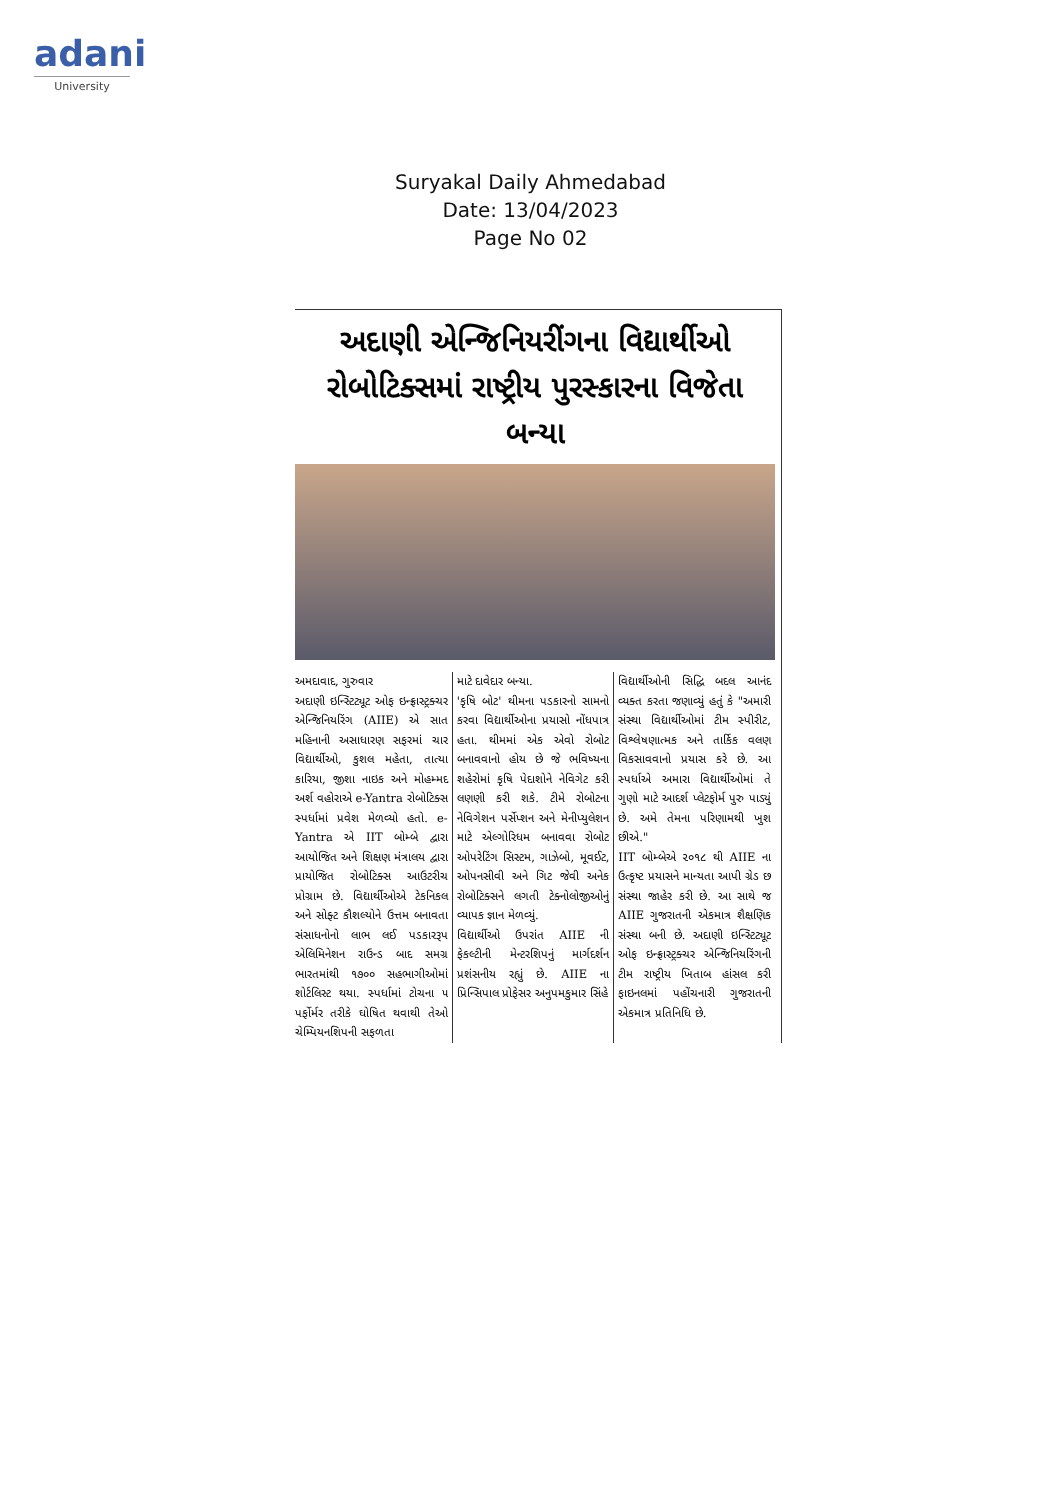adani
University
Suryakal Daily Ahmedabad
Date: 13/04/2023
Page No 02
અદાણી એન્જિનિયરીંગના વિદ્યાર્થીઓ રોબોટિક્સમાં રાષ્ટ્રીય પુરસ્કારના વિજેતા બન્યા
અમદાવાદ, ગુરુવાર
અદાણી ઇન્સ્ટિટ્યૂટ ઓફ ઇન્ફ્રાસ્ટ્રક્ચર એન્જિનિયરિંગ (AIIE) એ સાત મહિનાની અસાધારણ સફરમાં ચાર વિદ્યાર્થીઓ, કુશલ મહેતા, તાત્યા કારિયા, જીશા નાઇક અને મોહમ્મદ અર્શ વહોરાએ e-Yantra રોબોટિક્સ સ્પર્ધામાં પ્રવેશ મેળવ્યો હતો. e-Yantra એ IIT બોમ્બે દ્વારા આયોજિત અને શિક્ષણ મંત્રાલય દ્વારા પ્રાયોજિત રોબોટિક્સ આઉટરીચ પ્રોગ્રામ છે. વિદ્યાર્થીઓએ ટેકનિકલ અને સોફ્ટ કૌશલ્યોને ઉત્તમ બનાવતા સંસાધનોનો લાભ લઈ પડકારરૂપ એલિમિનેશન રાઉન્ડ બાદ સમગ્ર ભારતમાંથી ૧૭૦૦ સહભાગીઓમાં શોર્ટલિસ્ટ થયા. સ્પર્ધામાં ટોચના ૫ પર્ફોર્મર તરીકે ઘોષિત થવાથી તેઓ ચેમ્પિયનશિપની સફળતા
માટે દાવેદાર બન્યા.
'કૃષિ બોટ' થીમના પડકારનો સામનો કરવા વિદ્યાર્થીઓના પ્રયાસો નોંધપાત્ર હતા. થીમમાં એક એવો રોબોટ બનાવવાનો હોય છે જે ભવિષ્યના શહેરોમાં કૃષિ પેદાશોને નેવિગેટ કરી લણણી કરી શકે. ટીમે રોબોટના નેવિગેશન પર્સેપ્શન અને મેનીપ્યુલેશન માટે એલ્ગોરિધમ બનાવવા રોબોટ ઓપરેટિંગ સિસ્ટમ, ગાઝેબો, મૂવઈટ, ઓપનસીવી અને ગિટ જેવી અનેક રોબોટિક્સને લગતી ટેક્નોલોજીઓનું વ્યાપક જ્ઞાન મેળવ્યું.
વિદ્યાર્થીઓ ઉપરાંત AIIE ની ફેકલ્ટીની મેન્ટરશિપનું માર્ગદર્શન પ્રશંસનીય રહ્યું છે. AIIE ના પ્રિન્સિપાલ પ્રોફેસર અનુપમકુમાર સિંહે
વિદ્યાર્થીઓની સિદ્ધિ બદલ આનંદ વ્યક્ત કરતા જણાવ્યું હતું કે "અમારી સંસ્થા વિદ્યાર્થીઓમાં ટીમ સ્પીરીટ, વિશ્લેષણાત્મક અને તાર્કિક વલણ વિકસાવવાનો પ્રયાસ કરે છે. આ સ્પર્ધાએ અમારા વિદ્યાર્થીઓમાં તે ગુણો માટે આદર્શ પ્લેટફોર્મ પુરુ પાડ્યું છે. અમે તેમના પરિણામથી ખુશ છીએ."
IIT બોમ્બેએ ૨૦૧૮ થી AIIE ના ઉત્કૃષ્ટ પ્રયાસને માન્યતા આપી ગ્રેડ છ સંસ્થા જાહેર કરી છે. આ સાથે જ AIIE ગુજરાતની એકમાત્ર શૈક્ષણિક સંસ્થા બની છે. અદાણી ઇન્સ્ટિટ્યૂટ ઓફ ઇન્ફ્રાસ્ટ્રક્ચર એન્જિનિયરિંગની ટીમ રાષ્ટ્રીય ખિતાબ હાંસલ કરી ફાઇનલમાં પહોંચનારી ગુજરાતની એકમાત્ર પ્રતિનિધિ છે.